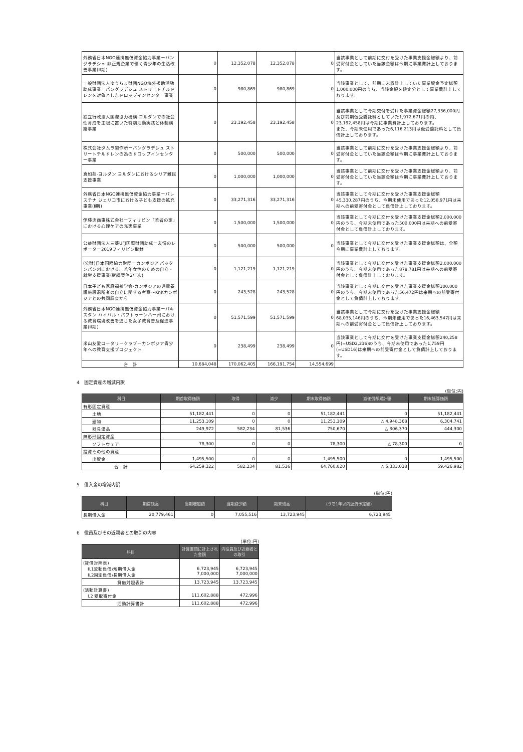| 外務省日本NGO連携無償資金協力事業ーバングラデシュ 非正規企業で働く青少年の生活改善事業(Ⅲ期) | 0 | 12,352,078 | 12,352,078 | 0 | 当該事業として前期に交付を受けた事業支援金総額より、前受寄付金としていた当該金額は今期に事業費計上しております。 |
| 一般財団法人ゆうちょ財団NGO海外援助活動助成事業ーバングラデシュ ストリートチルドレンを対象としたドロップインセンター事業 | 0 | 980,869 | 980,869 | 0 | 当該事業として、前期に未収計上していた事業資金予定総額1,000,000円のうち、当該金額を確定分として事業費計上しております。 |
| 独立行政法人国際協力機構-ヨルダンでの社会性育成を主眼に置いた特別活動実践と体制構築事業 | 0 | 23,192,458 | 23,192,458 | 0 | 当該事業として今期交付を受けた事業資金総額27,336,000円及び前期仮受委託料としていた1,972,671円の内、23,192,458円は今期に事業費計上しております。 また、今期未使用であった6,116,213円は仮受委託料として負債計上しております。 |
| 株式会社タムラ製作所ーバングラデシュ ストリートチルドレンの為のドロップインセンター事業 | 0 | 500,000 | 500,000 | 0 | 当該事業として前期に交付を受けた事業支援金総額より、前受寄付金としていた当該金額は今期に事業費計上しております。 |
| 真如苑-ヨルダン ヨルダンにおけるシリア難民支援事業 | 0 | 1,000,000 | 1,000,000 | 0 | 当該事業として前期に交付を受けた事業支援金総額より、前受寄付金としていた当該金額は今期に事業費計上しております。 |
| 外務省日本NGO連携無償資金協力事業ーパレスチナ ジェリコ市における子ども支援の拡充事業(Ⅱ期) | 0 | 33,271,316 | 33,271,316 | 0 | 当該事業として今期に交付を受けた事業支援金総額45,330,287円のうち、今期未使用であった12,058,971円は来期への前受寄付金として負債計上しております。 |
| 伊藤忠商事株式会社ーフィリピン「若者の家」における心理ケアの充実事業 | 0 | 1,500,000 | 1,500,000 | 0 | 当該事業として今期に交付を受けた事業支援金総額2,000,000円のうち、今期未使用であった500,000円は来期への前受寄付金として負債計上しております。 |
| 公益財団法人三菱UFJ国際財団助成ー友情のレポーター2019フィリピン取材 | 0 | 500,000 | 500,000 | 0 | 当該事業として今期に交付を受けた事業支援金総額は、全額今期に事業費計上しております。 |
| (公財)日本国際協力財団ーカンボジア バッタンバン州における、若年女性のための自立・就労支援事業(継続案件2年次) | 0 | 1,121,219 | 1,121,219 | 0 | 当該事業として今期に交付を受けた事業支援金総額2,000,000円のうち、今期未使用であった878,781円は来期への前受寄付金として負債計上しております。 |
| 日本子ども家庭福祉学会-カンボジアの児童養護施設退所者の自立に関する考察〜KnKカンボジアとの共同調査から | 0 | 243,528 | 243,528 | 0 | 当該事業として今期に交付を受けた事業支援金総額300,000円のうち、今期未使用であった56,472円は来期への前受寄付金として負債計上しております。 |
| 外務省日本NGO連携無償資金協力事業ーパキスタン ハイバル・パフトゥーンハー州における教育環境改善を通じた女子教育普及促進事業(Ⅲ期) | 0 | 51,571,599 | 51,571,599 | 0 | 当該事業として今期に交付を受けた事業支援金総額68,035,146円のうち、今期未使用であった16,463,547円は来期への前受寄付金として負債計上しております。 |
| 米山友愛ロータリークラブーカンボジア青少年への教育支援プロジェクト | 0 | 238,499 | 238,499 | 0 | 当該事業として今期に交付を受けた事業支援金総額240,258円(=USD2,236)のうち、今期未使用であった1,759円(=USD16)は来期への前受寄付金として負債計上しております。 |
| 合 計 | 10,684,048 | 170,062,405 | 166,191,754 | 14,554,699 | |
4　固定資産の増減内訳
(単位:円)
| 科目 | 期首取得価額 | 取得 | 減少 | 期末取得価額 | 減価償却累計額 | 期末帳簿価額 |
| --- | --- | --- | --- | --- | --- | --- |
| 有形固定資産 | | | | | | |
| 土地 | 51,182,441 | 0 | 0 | 51,182,441 | 0 | 51,182,441 |
| 建物 | 11,253,109 | 0 | 0 | 11,253,109 | △ 4,948,368 | 6,304,741 |
| 器具備品 | 249,972 | 582,234 | 81,536 | 750,670 | △ 306,370 | 444,300 |
| 無形形固定資産 | | | | | | |
| ソフトウェア | 78,300 | 0 | 0 | 78,300 | △ 78,300 | 0 |
| 投資その他の資産 | | | | | | |
| 出資金 | 1,495,500 | 0 | 0 | 1,495,500 | 0 | 1,495,500 |
| 合 計 | 64,259,322 | 582,234 | 81,536 | 64,760,020 | △ 5,333,038 | 59,426,982 |
5　借入金の増減内訳
(単位:円)
| 科目 | 期首残高 | 当期増加額 | 当期減少額 | 期末残高 | (うち1年以内返済予定額) |
| --- | --- | --- | --- | --- | --- |
| 長期借入金 | 20,779,461 | 0 | 7,055,516 | 13,723,945 | 6,723,945 |
6　役員及びその近親者との取引の内容
(単位:円)
| 科目 | 計算書類に計上された金額 | 内役員及び近親者との取引 |
| --- | --- | --- |
| (貸借対照表) Ⅱ.1流動負債/短期借入金 Ⅱ.2固定負債/長期借入金 | 6,723,945 7,000,000 | 6,723,945 7,000,000 |
| 貸借対照表計 | 13,723,945 | 13,723,945 |
| (活動計算書) Ⅰ.2 受取寄付金 | 111,602,888 | 472,996 |
| 活動計算書計 | 111,602,888 | 472,996 |